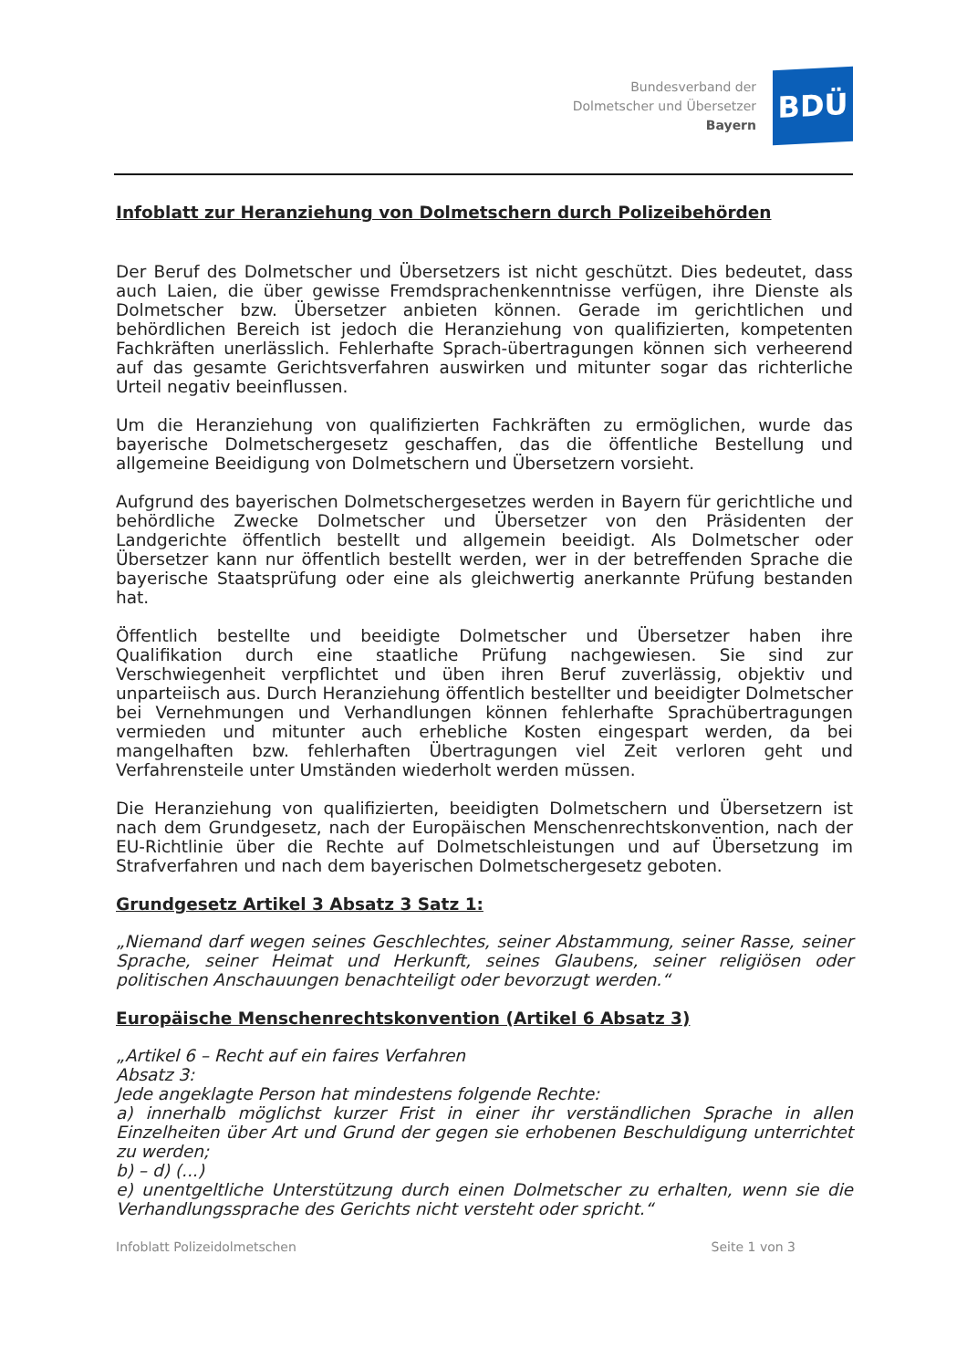Bundesverband der
Dolmetscher und Übersetzer
Bayern
BDÜ
Infoblatt zur Heranziehung von Dolmetschern durch Polizeibehörden
Der Beruf des Dolmetscher und Übersetzers ist nicht geschützt. Dies bedeutet, dass auch Laien, die über gewisse Fremdsprachenkenntnisse verfügen, ihre Dienste als Dolmetscher bzw. Übersetzer anbieten können. Gerade im gerichtlichen und behördlichen Bereich ist jedoch die Heranziehung von qualifizierten, kompetenten Fachkräften unerlässlich. Fehlerhafte Sprach-übertragungen können sich verheerend auf das gesamte Gerichtsverfahren auswirken und mitunter sogar das richterliche Urteil negativ beeinflussen.
Um die Heranziehung von qualifizierten Fachkräften zu ermöglichen, wurde das bayerische Dolmetschergesetz geschaffen, das die öffentliche Bestellung und allgemeine Beeidigung von Dolmetschern und Übersetzern vorsieht.
Aufgrund des bayerischen Dolmetschergesetzes werden in Bayern für gerichtliche und behördliche Zwecke Dolmetscher und Übersetzer von den Präsidenten der Landgerichte öffentlich bestellt und allgemein beeidigt. Als Dolmetscher oder Übersetzer kann nur öffentlich bestellt werden, wer in der betreffenden Sprache die bayerische Staatsprüfung oder eine als gleichwertig anerkannte Prüfung bestanden hat.
Öffentlich bestellte und beeidigte Dolmetscher und Übersetzer haben ihre Qualifikation durch eine staatliche Prüfung nachgewiesen. Sie sind zur Verschwiegenheit verpflichtet und üben ihren Beruf zuverlässig, objektiv und unparteiisch aus. Durch Heranziehung öffentlich bestellter und beeidigter Dolmetscher bei Vernehmungen und Verhandlungen können fehlerhafte Sprachübertragungen vermieden und mitunter auch erhebliche Kosten eingespart werden, da bei mangelhaften bzw. fehlerhaften Übertragungen viel Zeit verloren geht und Verfahrensteile unter Umständen wiederholt werden müssen.
Die Heranziehung von qualifizierten, beeidigten Dolmetschern und Übersetzern ist nach dem Grundgesetz, nach der Europäischen Menschenrechtskonvention, nach der EU-Richtlinie über die Rechte auf Dolmetschleistungen und auf Übersetzung im Strafverfahren und nach dem bayerischen Dolmetschergesetz geboten.
Grundgesetz Artikel 3 Absatz 3 Satz 1:
„Niemand darf wegen seines Geschlechtes, seiner Abstammung, seiner Rasse, seiner Sprache, seiner Heimat und Herkunft, seines Glaubens, seiner religiösen oder politischen Anschauungen benachteiligt oder bevorzugt werden.“
Europäische Menschenrechtskonvention (Artikel 6 Absatz 3)
„Artikel 6 – Recht auf ein faires Verfahren
Absatz 3:
Jede angeklagte Person hat mindestens folgende Rechte:
a) innerhalb möglichst kurzer Frist in einer ihr verständlichen Sprache in allen Einzelheiten über Art und Grund der gegen sie erhobenen Beschuldigung unterrichtet zu werden;
b) – d) (...)
e) unentgeltliche Unterstützung durch einen Dolmetscher zu erhalten, wenn sie die Verhandlungssprache des Gerichts nicht versteht oder spricht.“
Infoblatt Polizeidolmetschen Seite 1 von 3